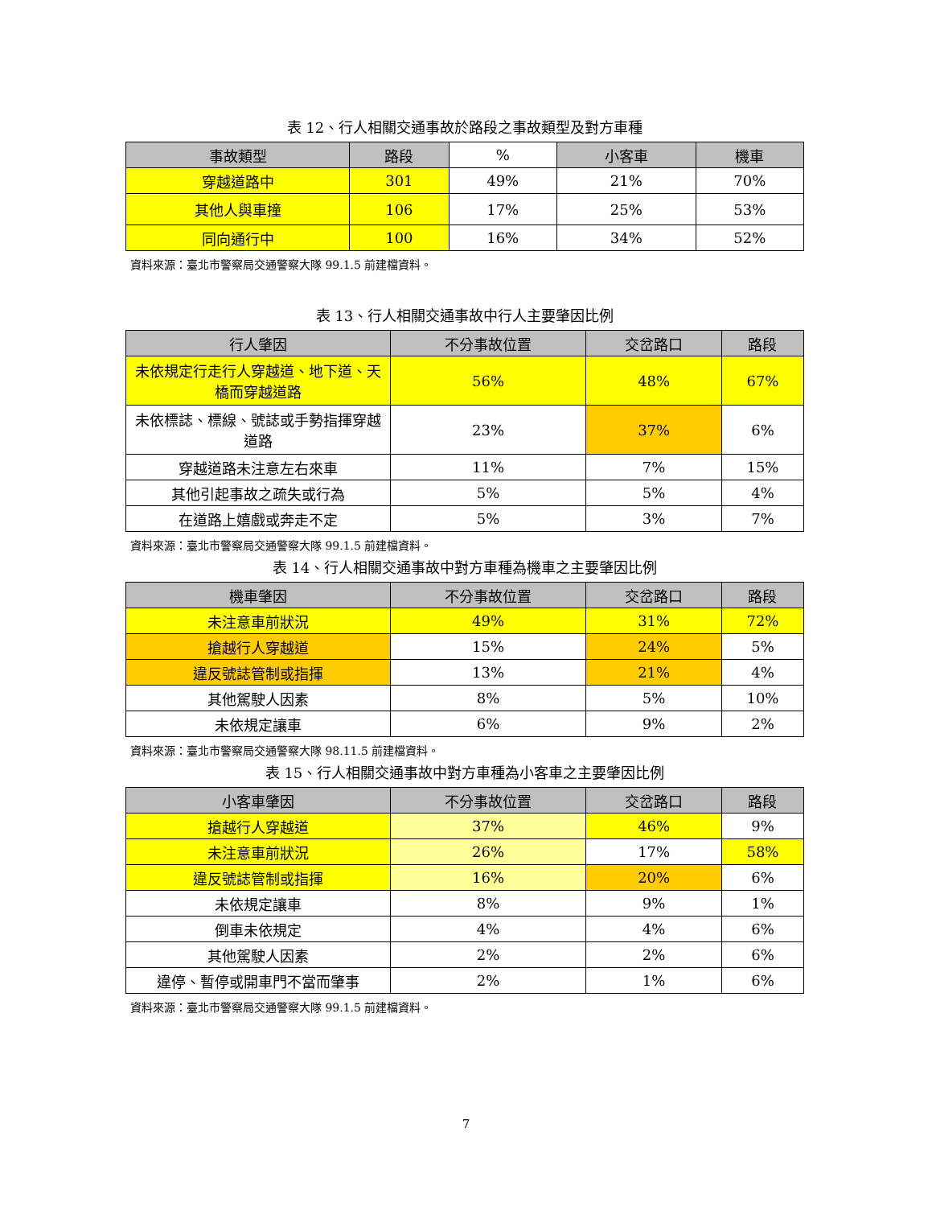表 12、行人相關交通事故於路段之事故類型及對方車種
| 事故類型 | 路段 | % | 小客車 | 機車 |
| --- | --- | --- | --- | --- |
| 穿越道路中 | 301 | 49% | 21% | 70% |
| 其他人與車撞 | 106 | 17% | 25% | 53% |
| 同向通行中 | 100 | 16% | 34% | 52% |
資料來源：臺北市警察局交通警察大隊 99.1.5 前建檔資料。
表 13、行人相關交通事故中行人主要肇因比例
| 行人肇因 | 不分事故位置 | 交岔路口 | 路段 |
| --- | --- | --- | --- |
| 未依規定行走行人穿越道、地下道、天橋而穿越道路 | 56% | 48% | 67% |
| 未依標誌、標線、號誌或手勢指揮穿越道路 | 23% | 37% | 6% |
| 穿越道路未注意左右來車 | 11% | 7% | 15% |
| 其他引起事故之疏失或行為 | 5% | 5% | 4% |
| 在道路上嬉戲或奔走不定 | 5% | 3% | 7% |
資料來源：臺北市警察局交通警察大隊 99.1.5 前建檔資料。
表 14、行人相關交通事故中對方車種為機車之主要肇因比例
| 機車肇因 | 不分事故位置 | 交岔路口 | 路段 |
| --- | --- | --- | --- |
| 未注意車前狀況 | 49% | 31% | 72% |
| 搶越行人穿越道 | 15% | 24% | 5% |
| 違反號誌管制或指揮 | 13% | 21% | 4% |
| 其他駕駛人因素 | 8% | 5% | 10% |
| 未依規定讓車 | 6% | 9% | 2% |
資料來源：臺北市警察局交通警察大隊 98.11.5 前建檔資料。
表 15、行人相關交通事故中對方車種為小客車之主要肇因比例
| 小客車肇因 | 不分事故位置 | 交岔路口 | 路段 |
| --- | --- | --- | --- |
| 搶越行人穿越道 | 37% | 46% | 9% |
| 未注意車前狀況 | 26% | 17% | 58% |
| 違反號誌管制或指揮 | 16% | 20% | 6% |
| 未依規定讓車 | 8% | 9% | 1% |
| 倒車未依規定 | 4% | 4% | 6% |
| 其他駕駛人因素 | 2% | 2% | 6% |
| 違停、暫停或開車門不當而肇事 | 2% | 1% | 6% |
資料來源：臺北市警察局交通警察大隊 99.1.5 前建檔資料。
7